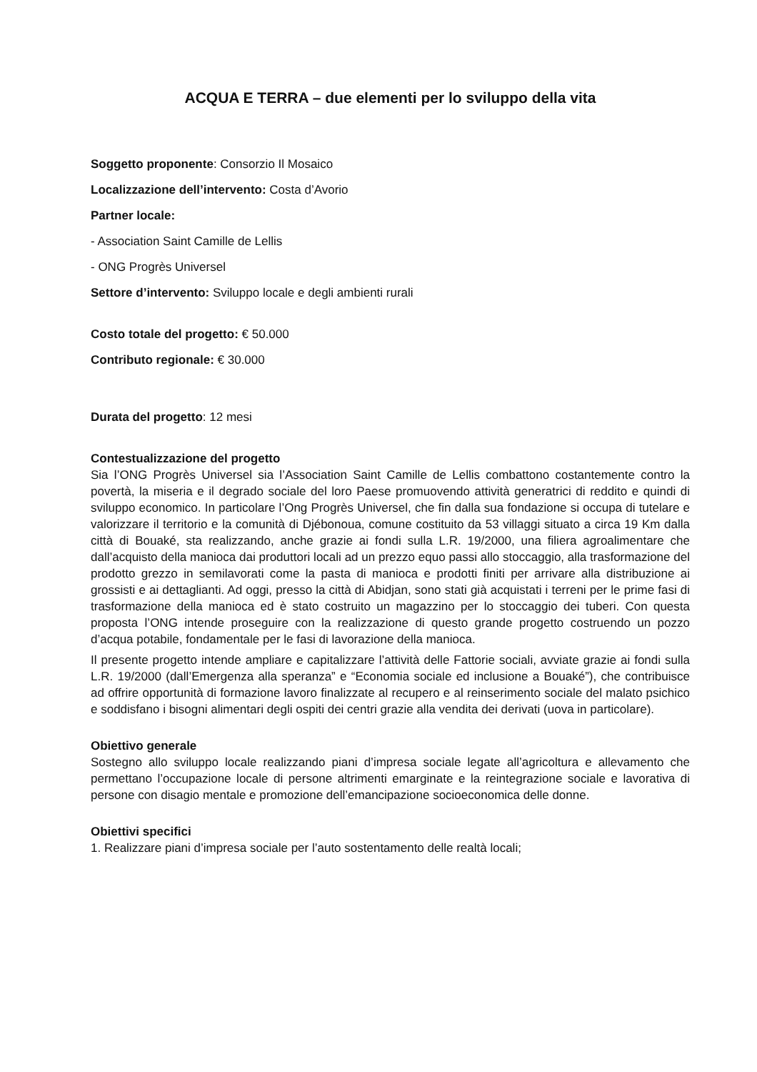ACQUA E TERRA – due elementi per lo sviluppo della vita
Soggetto proponente: Consorzio Il Mosaico
Localizzazione dell’intervento: Costa d’Avorio
Partner locale:
- Association Saint Camille de Lellis
- ONG Progrès Universel
Settore d’intervento: Sviluppo locale e degli ambienti rurali
Costo totale del progetto: € 50.000
Contributo regionale: € 30.000
Durata del progetto: 12 mesi
Contestualizzazione del progetto
Sia l’ONG Progrès Universel sia l’Association Saint Camille de Lellis combattono costantemente contro la povertà, la miseria e il degrado sociale del loro Paese promuovendo attività generatrici di reddito e quindi di sviluppo economico. In particolare l’Ong Progrès Universel, che fin dalla sua fondazione si occupa di tutelare e valorizzare il territorio e la comunità di Djébonoua, comune costituito da 53 villaggi situato a circa 19 Km dalla città di Bouaké, sta realizzando, anche grazie ai fondi sulla L.R. 19/2000, una filiera agroalimentare che dall’acquisto della manioca dai produttori locali ad un prezzo equo passi allo stoccaggio, alla trasformazione del prodotto grezzo in semilavorati come la pasta di manioca e prodotti finiti per arrivare alla distribuzione ai grossisti e ai dettaglianti. Ad oggi, presso la città di Abidjan, sono stati già acquistati i terreni per le prime fasi di trasformazione della manioca ed è stato costruito un magazzino per lo stoccaggio dei tuberi. Con questa proposta l’ONG intende proseguire con la realizzazione di questo grande progetto costruendo un pozzo d’acqua potabile, fondamentale per le fasi di lavorazione della manioca.
Il presente progetto intende ampliare e capitalizzare l’attività delle Fattorie sociali, avviate grazie ai fondi sulla L.R. 19/2000 (dall’Emergenza alla speranza” e “Economia sociale ed inclusione a Bouaké”), che contribuisce ad offrire opportunità di formazione lavoro finalizzate al recupero e al reinserimento sociale del malato psichico e soddisfano i bisogni alimentari degli ospiti dei centri grazie alla vendita dei derivati (uova in particolare).
Obiettivo generale
Sostegno allo sviluppo locale realizzando piani d’impresa sociale legate all’agricoltura e allevamento che permettano l’occupazione locale di persone altrimenti emarginate e la reintegrazione sociale e lavorativa di persone con disagio mentale e promozione dell’emancipazione socioeconomica delle donne.
Obiettivi specifici
1. Realizzare piani d’impresa sociale per l’auto sostentamento delle realtà locali;